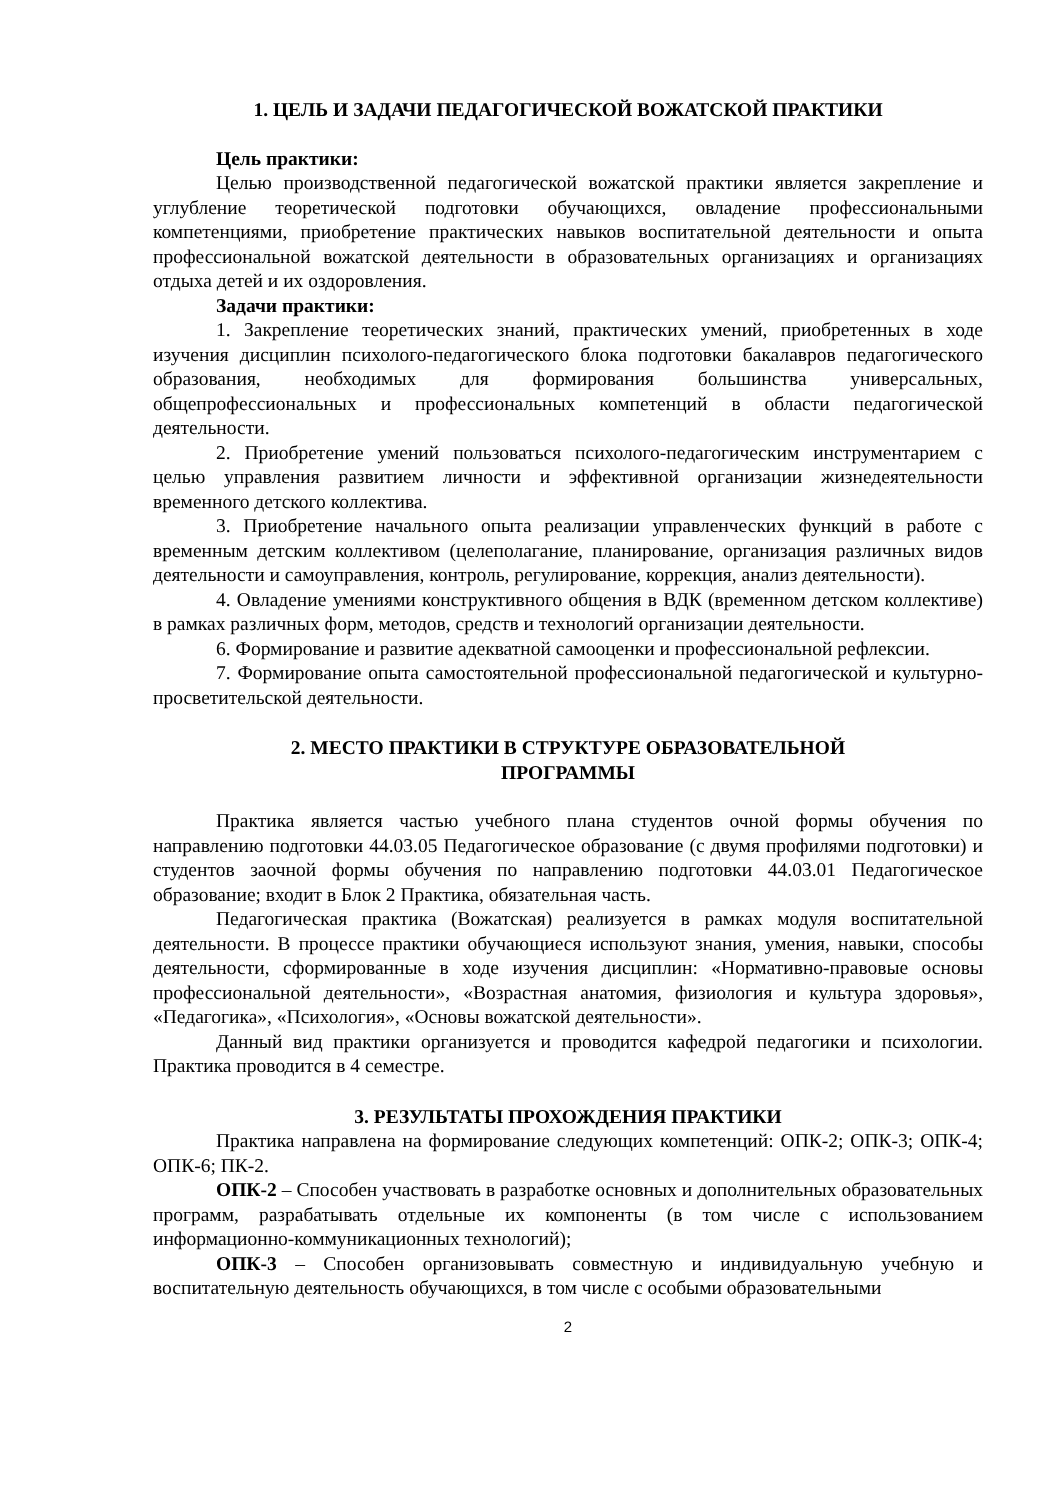1. ЦЕЛЬ И ЗАДАЧИ ПЕДАГОГИЧЕСКОЙ ВОЖАТСКОЙ ПРАКТИКИ
Цель практики:
Целью производственной педагогической вожатской практики является закрепление и углубление теоретической подготовки обучающихся, овладение профессиональными компетенциями, приобретение практических навыков воспитательной деятельности и опыта профессиональной вожатской деятельности в образовательных организациях и организациях отдыха детей и их оздоровления.
Задачи практики:
1. Закрепление теоретических знаний, практических умений, приобретенных в ходе изучения дисциплин психолого-педагогического блока подготовки бакалавров педагогического образования, необходимых для формирования большинства универсальных, общепрофессиональных и профессиональных компетенций в области педагогической деятельности.
2. Приобретение умений пользоваться психолого-педагогическим инструментарием с целью управления развитием личности и эффективной организации жизнедеятельности временного детского коллектива.
3. Приобретение начального опыта реализации управленческих функций в работе с временным детским коллективом (целеполагание, планирование, организация различных видов деятельности и самоуправления, контроль, регулирование, коррекция, анализ деятельности).
4. Овладение умениями конструктивного общения в ВДК (временном детском коллективе) в рамках различных форм, методов, средств и технологий организации деятельности.
6. Формирование и развитие адекватной самооценки и профессиональной рефлексии.
7. Формирование опыта самостоятельной профессиональной педагогической и культурно-просветительской деятельности.
2. МЕСТО ПРАКТИКИ В СТРУКТУРЕ ОБРАЗОВАТЕЛЬНОЙ
ПРОГРАММЫ
Практика является частью учебного плана студентов очной формы обучения по направлению подготовки 44.03.05 Педагогическое образование (с двумя профилями подготовки) и студентов заочной формы обучения по направлению подготовки 44.03.01 Педагогическое образование; входит в Блок 2 Практика, обязательная часть.
Педагогическая практика (Вожатская) реализуется в рамках модуля воспитательной деятельности. В процессе практики обучающиеся используют знания, умения, навыки, способы деятельности, сформированные в ходе изучения дисциплин: «Нормативно-правовые основы профессиональной деятельности», «Возрастная анатомия, физиология и культура здоровья», «Педагогика», «Психология», «Основы вожатской деятельности».
Данный вид практики организуется и проводится кафедрой педагогики и психологии. Практика проводится в 4 семестре.
3. РЕЗУЛЬТАТЫ ПРОХОЖДЕНИЯ ПРАКТИКИ
Практика направлена на формирование следующих компетенций: ОПК-2; ОПК-3; ОПК-4; ОПК-6; ПК-2.
ОПК-2 – Способен участвовать в разработке основных и дополнительных образовательных программ, разрабатывать отдельные их компоненты (в том числе с использованием информационно-коммуникационных технологий);
ОПК-3 – Способен организовывать совместную и индивидуальную учебную и воспитательную деятельность обучающихся, в том числе с особыми образовательными
2